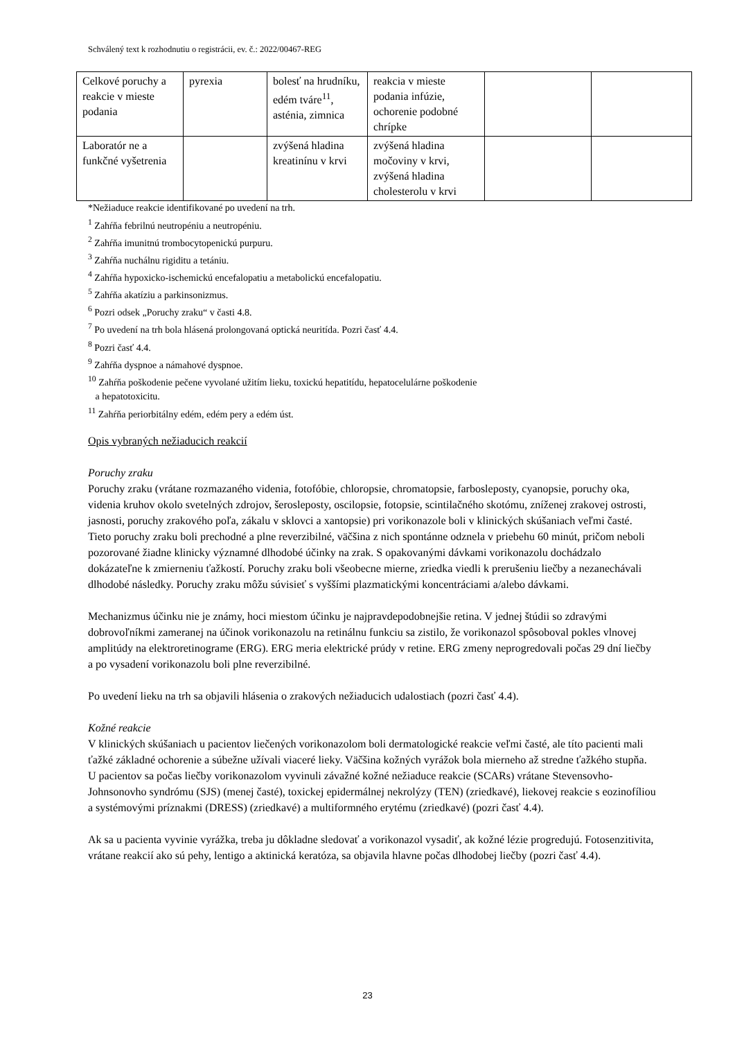Schválený text k rozhodnutiu o registrácii, ev. č.: 2022/00467-REG
| Celkové poruchy a reakcie v mieste podania | pyrexia | bolesť na hrudníku, edém tváre<sup>11</sup>, asténia, zimnica | reakcia v mieste podania infúzie, ochorenie podobné chrípke | | |
| Laboratór ne a funkčné vyšetrenia | | zvýšená hladina kreatinínu v krvi | zvýšená hladina močoviny v krvi, zvýšená hladina cholesterolu v krvi | | |
*Nežiaduce reakcie identifikované po uvedení na trh.
<sup>1</sup> Zahŕňa febrilnú neutropéniu a neutropéniu.
<sup>2</sup> Zahŕňa imunitnú trombocytopenickú purpuru.
<sup>3</sup> Zahŕňa nuchálnu rigiditu a tetániu.
<sup>4</sup> Zahŕňa hypoxicko-ischemickú encefalopatiu a metabolickú encefalopatiu.
<sup>5</sup> Zahŕňa akatíziu a parkinsonizmus.
<sup>6</sup> Pozri odsek „Poruchy zraku“ v časti 4.8.
<sup>7</sup> Po uvedení na trh bola hlásená prolongovaná optická neuritída. Pozri časť 4.4.
<sup>8</sup> Pozri časť 4.4.
<sup>9</sup> Zahŕňa dyspnoe a námahové dyspnoe.
<sup>10</sup> Zahŕňa poškodenie pečene vyvolané užitím lieku, toxickú hepatitídu, hepatocelulárne poškodenie
a hepatotoxicitu.
<sup>11</sup> Zahŕňa periorbitálny edém, edém pery a edém úst.
Opis vybraných nežiaducich reakcií
Poruchy zraku
Poruchy zraku (vrátane rozmazaného videnia, fotofóbie, chloropsie, chromatopsie, farbosleposty, cyanopsie, poruchy oka, videnia kruhov okolo svetelných zdrojov, šerosleposty, oscilopsie, fotopsie, scintilačného skotómu, zníženej zrakovej ostrosti, jasnosti, poruchy zrakového poľa, zákalu v sklovci a xantopsie) pri vorikonazole boli v klinických skúšaniach veľmi časté. Tieto poruchy zraku boli prechodné a plne reverzibilné, väčšina z nich spontánne odznela v priebehu 60 minút, pričom neboli pozorované žiadne klinicky významné dlhodobé účinky na zrak. S opakovanými dávkami vorikonazolu dochádzalo dokázateľne k zmierneniu ťažkostí. Poruchy zraku boli všeobecne mierne, zriedka viedli k prerušeniu liečby a nezanechávali dlhodobé následky. Poruchy zraku môžu súvisieť s vyššími plazmatickými koncentráciami a/alebo dávkami.
Mechanizmus účinku nie je známy, hoci miestom účinku je najpravdepodobnejšie retina. V jednej štúdii so zdravými dobrovoľníkmi zameranej na účinok vorikonazolu na retinálnu funkciu sa zistilo, že vorikonazol spôsoboval pokles vlnovej amplitúdy na elektroretinograme (ERG). ERG meria elektrické prúdy v retine. ERG zmeny neprogredovali počas 29 dní liečby a po vysadení vorikonazolu boli plne reverzibilné.
Po uvedení lieku na trh sa objavili hlásenia o zrakových nežiaducich udalostiach (pozri časť 4.4).
Kožné reakcie
V klinických skúšaniach u pacientov liečených vorikonazolom boli dermatologické reakcie veľmi časté, ale títo pacienti mali ťažké základné ochorenie a súbežne užívali viaceré lieky. Väčšina kožných vyrážok bola mierneho až stredne ťažkého stupňa. U pacientov sa počas liečby vorikonazolom vyvinuli závažné kožné nežiaduce reakcie (SCARs) vrátane Stevensovho-Johnsonovho syndrómu (SJS) (menej časté), toxickej epidermálnej nekrolýzy (TEN) (zriedkavé), liekovej reakcie s eozinofíliou a systémovými príznakmi (DRESS) (zriedkavé) a multiformného erytému (zriedkavé) (pozri časť 4.4).
Ak sa u pacienta vyvinie vyrážka, treba ju dôkladne sledovať a vorikonazol vysadiť, ak kožné lézie progredujú. Fotosenzitivita, vrátane reakcií ako sú pehy, lentigo a aktinická keratóza, sa objavila hlavne počas dlhodobej liečby (pozri časť 4.4).
23